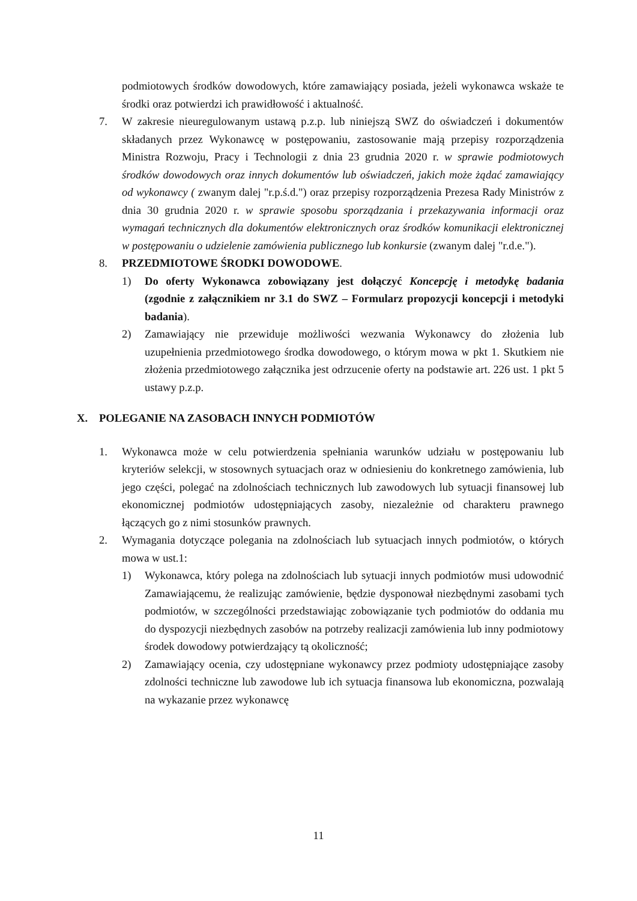podmiotowych środków dowodowych, które zamawiający posiada, jeżeli wykonawca wskaże te środki oraz potwierdzi ich prawidłowość i aktualność.
7. W zakresie nieuregulowanym ustawą p.z.p. lub niniejszą SWZ do oświadczeń i dokumentów składanych przez Wykonawcę w postępowaniu, zastosowanie mają przepisy rozporządzenia Ministra Rozwoju, Pracy i Technologii z dnia 23 grudnia 2020 r. w sprawie podmiotowych środków dowodowych oraz innych dokumentów lub oświadczeń, jakich może żądać zamawiający od wykonawcy ( zwanym dalej "r.p.ś.d.") oraz przepisy rozporządzenia Prezesa Rady Ministrów z dnia 30 grudnia 2020 r. w sprawie sposobu sporządzania i przekazywania informacji oraz wymagań technicznych dla dokumentów elektronicznych oraz środków komunikacji elektronicznej w postępowaniu o udzielenie zamówienia publicznego lub konkursie (zwanym dalej "r.d.e.").
8. PRZEDMIOTOWE ŚRODKI DOWODOWE.
1) Do oferty Wykonawca zobowiązany jest dołączyć Koncepcję i metodykę badania (zgodnie z załącznikiem nr 3.1 do SWZ – Formularz propozycji koncepcji i metodyki badania).
2) Zamawiający nie przewiduje możliwości wezwania Wykonawcy do złożenia lub uzupełnienia przedmiotowego środka dowodowego, o którym mowa w pkt 1. Skutkiem nie złożenia przedmiotowego załącznika jest odrzucenie oferty na podstawie art. 226 ust. 1 pkt 5 ustawy p.z.p.
X. POLEGANIE NA ZASOBACH INNYCH PODMIOTÓW
1. Wykonawca może w celu potwierdzenia spełniania warunków udziału w postępowaniu lub kryteriów selekcji, w stosownych sytuacjach oraz w odniesieniu do konkretnego zamówienia, lub jego części, polegać na zdolnościach technicznych lub zawodowych lub sytuacji finansowej lub ekonomicznej podmiotów udostępniających zasoby, niezależnie od charakteru prawnego łączących go z nimi stosunków prawnych.
2. Wymagania dotyczące polegania na zdolnościach lub sytuacjach innych podmiotów, o których mowa w ust.1:
1) Wykonawca, który polega na zdolnościach lub sytuacji innych podmiotów musi udowodnić Zamawiającemu, że realizując zamówienie, będzie dysponował niezbędnymi zasobami tych podmiotów, w szczególności przedstawiając zobowiązanie tych podmiotów do oddania mu do dyspozycji niezbędnych zasobów na potrzeby realizacji zamówienia lub inny podmiotowy środek dowodowy potwierdzający tą okoliczność;
2) Zamawiający ocenia, czy udostępniane wykonawcy przez podmioty udostępniające zasoby zdolności techniczne lub zawodowe lub ich sytuacja finansowa lub ekonomiczna, pozwalają na wykazanie przez wykonawcę
11